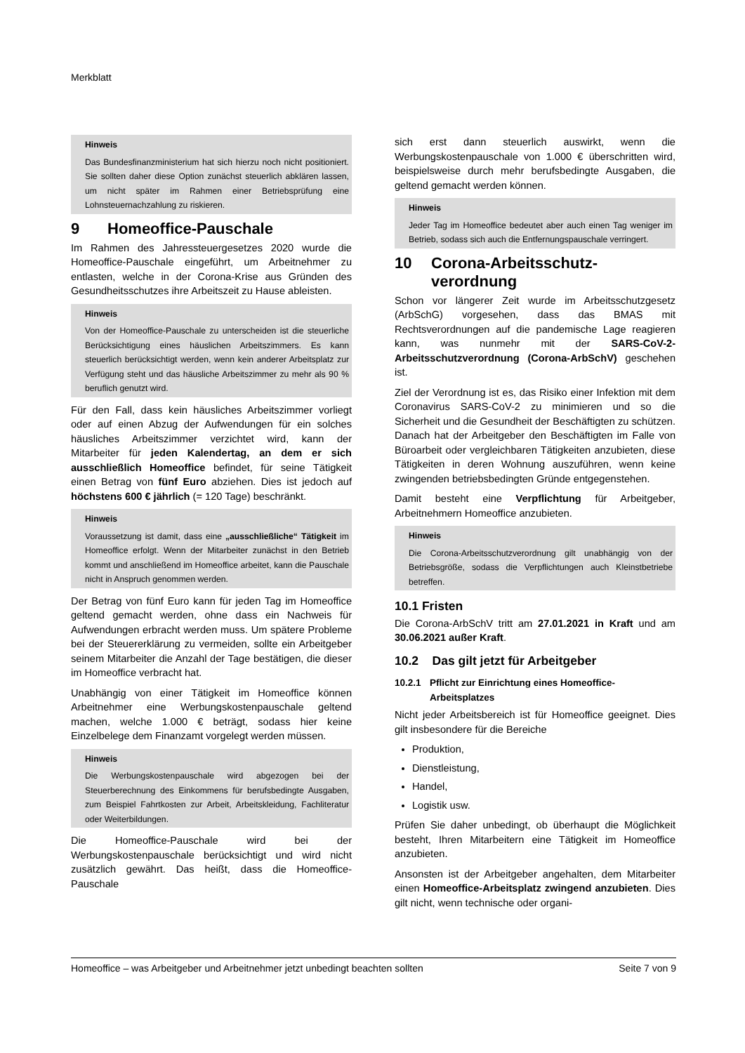Merkblatt
Hinweis
Das Bundesfinanzministerium hat sich hierzu noch nicht positioniert. Sie sollten daher diese Option zunächst steuerlich abklären lassen, um nicht später im Rahmen einer Betriebsprüfung eine Lohnsteuernachzahlung zu riskieren.
9 Homeoffice-Pauschale
Im Rahmen des Jahressteuergesetzes 2020 wurde die Homeoffice-Pauschale eingeführt, um Arbeitnehmer zu entlasten, welche in der Corona-Krise aus Gründen des Gesundheitsschutzes ihre Arbeitszeit zu Hause ableisten.
Hinweis
Von der Homeoffice-Pauschale zu unterscheiden ist die steuerliche Berücksichtigung eines häuslichen Arbeitszimmers. Es kann steuerlich berücksichtigt werden, wenn kein anderer Arbeitsplatz zur Verfügung steht und das häusliche Arbeitszimmer zu mehr als 90 % beruflich genutzt wird.
Für den Fall, dass kein häusliches Arbeitszimmer vorliegt oder auf einen Abzug der Aufwendungen für ein solches häusliches Arbeitszimmer verzichtet wird, kann der Mitarbeiter für jeden Kalendertag, an dem er sich ausschließlich Homeoffice befindet, für seine Tätigkeit einen Betrag von fünf Euro abziehen. Dies ist jedoch auf höchstens 600 € jährlich (= 120 Tage) beschränkt.
Hinweis
Voraussetzung ist damit, dass eine „ausschließliche“ Tätigkeit im Homeoffice erfolgt. Wenn der Mitarbeiter zunächst in den Betrieb kommt und anschließend im Homeoffice arbeitet, kann die Pauschale nicht in Anspruch genommen werden.
Der Betrag von fünf Euro kann für jeden Tag im Homeoffice geltend gemacht werden, ohne dass ein Nachweis für Aufwendungen erbracht werden muss. Um spätere Probleme bei der Steuererklärung zu vermeiden, sollte ein Arbeitgeber seinem Mitarbeiter die Anzahl der Tage bestätigen, die dieser im Homeoffice verbracht hat.
Unabhängig von einer Tätigkeit im Homeoffice können Arbeitnehmer eine Werbungskostenpauschale geltend machen, welche 1.000 € beträgt, sodass hier keine Einzelbelege dem Finanzamt vorgelegt werden müssen.
Hinweis
Die Werbungskostenpauschale wird abgezogen bei der Steuerberechnung des Einkommens für berufsbedingte Ausgaben, zum Beispiel Fahrtkosten zur Arbeit, Arbeitskleidung, Fachliteratur oder Weiterbildungen.
Die Homeoffice-Pauschale wird bei der Werbungskostenpauschale berücksichtigt und wird nicht zusätzlich gewährt. Das heißt, dass die Homeoffice-Pauschale
sich erst dann steuerlich auswirkt, wenn die Werbungskostenpauschale von 1.000 € überschritten wird, beispielsweise durch mehr berufsbedingte Ausgaben, die geltend gemacht werden können.
Hinweis
Jeder Tag im Homeoffice bedeutet aber auch einen Tag weniger im Betrieb, sodass sich auch die Entfernungspauschale verringert.
10 Corona-Arbeitsschutz-
verordnung
Schon vor längerer Zeit wurde im Arbeitsschutzgesetz (ArbSchG) vorgesehen, dass das BMAS mit Rechtsverordnungen auf die pandemische Lage reagieren kann, was nunmehr mit der SARS-CoV-2-Arbeitsschutzverordnung (Corona-ArbSchV) geschehen ist.
Ziel der Verordnung ist es, das Risiko einer Infektion mit dem Coronavirus SARS-CoV-2 zu minimieren und so die Sicherheit und die Gesundheit der Beschäftigten zu schützen. Danach hat der Arbeitgeber den Beschäftigten im Falle von Büroarbeit oder vergleichbaren Tätigkeiten anzubieten, diese Tätigkeiten in deren Wohnung auszuführen, wenn keine zwingenden betriebsbedingten Gründe entgegenstehen.
Damit besteht eine Verpflichtung für Arbeitgeber, Arbeitnehmern Homeoffice anzubieten.
Hinweis
Die Corona-Arbeitsschutzverordnung gilt unabhängig von der Betriebsgröße, sodass die Verpflichtungen auch Kleinstbetriebe betreffen.
10.1 Fristen
Die Corona-ArbSchV tritt am 27.01.2021 in Kraft und am 30.06.2021 außer Kraft.
10.2 Das gilt jetzt für Arbeitgeber
10.2.1 Pflicht zur Einrichtung eines Homeoffice-
Arbeitsplatzes
Nicht jeder Arbeitsbereich ist für Homeoffice geeignet. Dies gilt insbesondere für die Bereiche
Produktion,
Dienstleistung,
Handel,
Logistik usw.
Prüfen Sie daher unbedingt, ob überhaupt die Möglichkeit besteht, Ihren Mitarbeitern eine Tätigkeit im Homeoffice anzubieten.
Ansonsten ist der Arbeitgeber angehalten, dem Mitarbeiter einen Homeoffice-Arbeitsplatz zwingend anzubieten. Dies gilt nicht, wenn technische oder organi-
Homeoffice – was Arbeitgeber und Arbeitnehmer jetzt unbedingt beachten sollten Seite 7 von 9